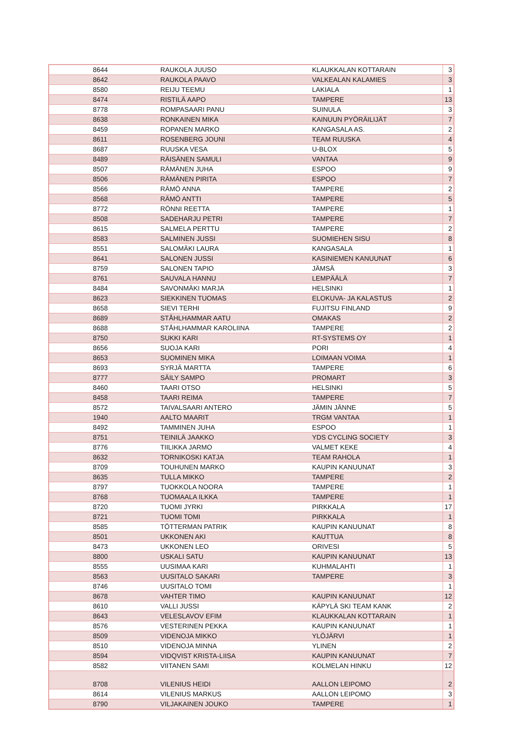| 8644 | RAUKOLA JUUSO | KLAUKKALAN KOTTARAIN | 3 |
| 8642 | RAUKOLA PAAVO | VALKEALAN KALAMIES | 3 |
| 8580 | REIJU TEEMU | LAKIALA | 1 |
| 8474 | RISTILÄ AAPO | TAMPERE | 13 |
| 8778 | ROMPASAARI PANU | SUINULA | 3 |
| 8638 | RONKAINEN MIKA | KAINUUN PYÖRÄILIJÄT | 7 |
| 8459 | ROPANEN MARKO | KANGASALA AS. | 2 |
| 8611 | ROSENBERG JOUNI | TEAM RUUSKA | 4 |
| 8687 | RUUSKA VESA | U-BLOX | 5 |
| 8489 | RÄISÄNEN SAMULI | VANTAA | 9 |
| 8507 | RÄMÄNEN JUHA | ESPOO | 9 |
| 8506 | RÄMÄNEN PIRITA | ESPOO | 7 |
| 8566 | RÄMÖ ANNA | TAMPERE | 2 |
| 8568 | RÄMÖ ANTTI | TAMPERE | 5 |
| 8772 | RÖNNI REETTA | TAMPERE | 1 |
| 8508 | SADEHARJU PETRI | TAMPERE | 7 |
| 8615 | SALMELA PERTTU | TAMPERE | 2 |
| 8583 | SALMINEN JUSSI | SUOMIEHEN SISU | 8 |
| 8551 | SALOMÄKI LAURA | KANGASALA | 1 |
| 8641 | SALONEN JUSSI | KASINIEMEN KANUUNAT | 6 |
| 8759 | SALONEN TAPIO | JÄMSÄ | 3 |
| 8761 | SAUVALA HANNU | LEMPÄÄLÄ | 7 |
| 8484 | SAVONMÄKI MARJA | HELSINKI | 1 |
| 8623 | SIEKKINEN TUOMAS | ELOKUVA- JA KALASTUS | 2 |
| 8658 | SIEVI TERHI | FUJITSU FINLAND | 9 |
| 8689 | STÅHLHAMMAR AATU | OMAKAS | 2 |
| 8688 | STÅHLHAMMAR KAROLIINA | TAMPERE | 2 |
| 8750 | SUKKI KARI | RT-SYSTEMS OY | 1 |
| 8656 | SUOJA KARI | PORI | 4 |
| 8653 | SUOMINEN MIKA | LOIMAAN VOIMA | 1 |
| 8693 | SYRJÄ MARTTA | TAMPERE | 6 |
| 8777 | SÄILY SAMPO | PROMART | 3 |
| 8460 | TAARI OTSO | HELSINKI | 5 |
| 8458 | TAARI REIMA | TAMPERE | 7 |
| 8572 | TAIVALSAARI ANTERO | JÄMIN JÄNNE | 5 |
| 1940 | AALTO MAARIT | TRGM VANTAA | 1 |
| 8492 | TAMMINEN JUHA | ESPOO | 1 |
| 8751 | TEINILÄ JAAKKO | YDS CYCLING SOCIETY | 3 |
| 8776 | TIILIKKA JARMO | VALMET KEKE | 4 |
| 8632 | TORNIKOSKI KATJA | TEAM RAHOLA | 1 |
| 8709 | TOUHUNEN MARKO | KAUPIN KANUUNAT | 3 |
| 8635 | TULLA MIKKO | TAMPERE | 2 |
| 8797 | TUOKKOLA NOORA | TAMPERE | 1 |
| 8768 | TUOMAALA ILKKA | TAMPERE | 1 |
| 8720 | TUOMI JYRKI | PIRKKALA | 17 |
| 8721 | TUOMI TOMI | PIRKKALA | 1 |
| 8585 | TÖTTERMAN PATRIK | KAUPIN KANUUNAT | 8 |
| 8501 | UKKONEN AKI | KAUTTUA | 8 |
| 8473 | UKKONEN LEO | ORIVESI | 5 |
| 8800 | USKALI SATU | KAUPIN KANUUNAT | 13 |
| 8555 | UUSIMAA KARI | KUHMALAHTI | 1 |
| 8563 | UUSITALO SAKARI | TAMPERE | 3 |
| 8746 | UUSITALO TOMI | | 1 |
| 8678 | VAHTER TIMO | KAUPIN KANUUNAT | 12 |
| 8610 | VALLI JUSSI | KÄPYLÄ SKI TEAM KANK | 2 |
| 8643 | VELESLAVOV EFIM | KLAUKKALAN KOTTARAIN | 1 |
| 8576 | VESTERINEN PEKKA | KAUPIN KANUUNAT | 1 |
| 8509 | VIDENOJA MIKKO | YLÖJÄRVI | 1 |
| 8510 | VIDENOJA MINNA | YLINEN | 2 |
| 8594 | VIDQVIST KRISTA-LIISA | KAUPIN KANUUNAT | 7 |
| 8582 | VIITANEN SAMI | KOLMELAN HINKU | 12 |
| 8708 | VILENIUS HEIDI | AALLON LEIPOMO | 2 |
| 8614 | VILENIUS MARKUS | AALLON LEIPOMO | 3 |
| 8790 | VILJAKAINEN JOUKO | TAMPERE | 1 |